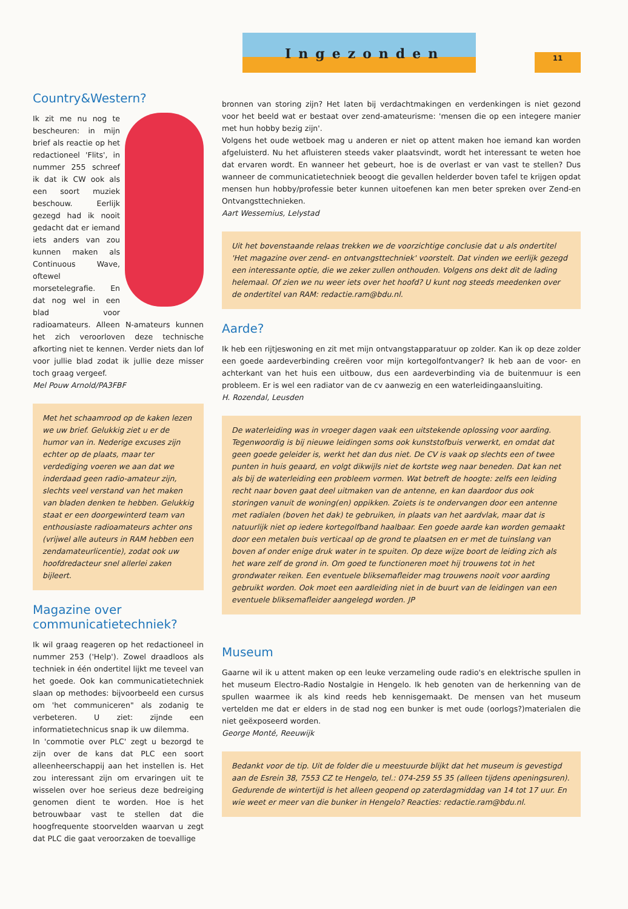Ingezonden
11
Country&Western?
Ik zit me nu nog te bescheuren: in mijn brief als reactie op het redactioneel 'Flits', in nummer 255 schreef ik dat ik CW ook als een soort muziek beschouw. Eerlijk gezegd had ik nooit gedacht dat er iemand iets anders van zou kunnen maken als Continuous Wave, oftewel morsetelegrafie. En dat nog wel in een blad voor radioamateurs. Alleen N-amateurs kunnen het zich veroorloven deze technische afkorting niet te kennen. Verder niets dan lof voor jullie blad zodat ik jullie deze misser toch graag vergeef.
Mel Pouw Arnold/PA3FBF
Met het schaamrood op de kaken lezen we uw brief. Gelukkig ziet u er de humor van in. Nederige excuses zijn echter op de plaats, maar ter verdediging voeren we aan dat we inderdaad geen radio-amateur zijn, slechts veel verstand van het maken van bladen denken te hebben. Gelukkig staat er een doorgewinterd team van enthousiaste radioamateurs achter ons (vrijwel alle auteurs in RAM hebben een zendamateurlicentie), zodat ook uw hoofdredacteur snel allerlei zaken bijleert.
Magazine over communicatietechniek?
Ik wil graag reageren op het redactioneel in nummer 253 ('Help'). Zowel draadloos als techniek in één ondertitel lijkt me teveel van het goede. Ook kan communicatietechniek slaan op methodes: bijvoorbeeld een cursus om 'het communiceren" als zodanig te verbeteren. U ziet: zijnde een informatietechnicus snap ik uw dilemma.
In 'commotie over PLC' zegt u bezorgd te zijn over de kans dat PLC een soort alleenheerschappij aan het instellen is. Het zou interessant zijn om ervaringen uit te wisselen over hoe serieus deze bedreiging genomen dient te worden. Hoe is het betrouwbaar vast te stellen dat die hoogfrequente stoorvelden waarvan u zegt dat PLC die gaat veroorzaken de toevallige
bronnen van storing zijn? Het laten bij verdachtmakingen en verdenkingen is niet gezond voor het beeld wat er bestaat over zend-amateurisme: 'mensen die op een integere manier met hun hobby bezig zijn'.
Volgens het oude wetboek mag u anderen er niet op attent maken hoe iemand kan worden afgeluisterd. Nu het afluisteren steeds vaker plaatsvindt, wordt het interessant te weten hoe dat ervaren wordt. En wanneer het gebeurt, hoe is de overlast er van vast te stellen? Dus wanneer de communicatietechniek beoogt die gevallen helderder boven tafel te krijgen opdat mensen hun hobby/professie beter kunnen uitoefenen kan men beter spreken over Zend-en Ontvangsttechnieken.
Aart Wessemius, Lelystad
Uit het bovenstaande relaas trekken we de voorzichtige conclusie dat u als ondertitel 'Het magazine over zend- en ontvangsttechniek' voorstelt. Dat vinden we eerlijk gezegd een interessante optie, die we zeker zullen onthouden. Volgens ons dekt dit de lading helemaal. Of zien we nu weer iets over het hoofd? U kunt nog steeds meedenken over de ondertitel van RAM: redactie.ram@bdu.nl.
Aarde?
Ik heb een rijtjeswoning en zit met mijn ontvangstapparatuur op zolder. Kan ik op deze zolder een goede aardeverbinding creëren voor mijn kortegolfontvanger? Ik heb aan de voor- en achterkant van het huis een uitbouw, dus een aardeverbinding via de buitenmuur is een probleem. Er is wel een radiator van de cv aanwezig en een waterleidingaansluiting.
H. Rozendal, Leusden
De waterleiding was in vroeger dagen vaak een uitstekende oplossing voor aarding. Tegenwoordig is bij nieuwe leidingen soms ook kunststofbuis verwerkt, en omdat dat geen goede geleider is, werkt het dan dus niet. De CV is vaak op slechts een of twee punten in huis geaard, en volgt dikwijls niet de kortste weg naar beneden. Dat kan net als bij de waterleiding een probleem vormen. Wat betreft de hoogte: zelfs een leiding recht naar boven gaat deel uitmaken van de antenne, en kan daardoor dus ook storingen vanuit de woning(en) oppikken. Zoiets is te ondervangen door een antenne met radialen (boven het dak) te gebruiken, in plaats van het aardvlak, maar dat is natuurlijk niet op iedere kortegolfband haalbaar. Een goede aarde kan worden gemaakt door een metalen buis verticaal op de grond te plaatsen en er met de tuinslang van boven af onder enige druk water in te spuiten. Op deze wijze boort de leiding zich als het ware zelf de grond in. Om goed te functioneren moet hij trouwens tot in het grondwater reiken. Een eventuele bliksemafleider mag trouwens nooit voor aarding gebruikt worden. Ook moet een aardleiding niet in de buurt van de leidingen van een eventuele bliksemafleider aangelegd worden. JP
Museum
Gaarne wil ik u attent maken op een leuke verzameling oude radio's en elektrische spullen in het museum Electro-Radio Nostalgie in Hengelo. Ik heb genoten van de herkenning van de spullen waarmee ik als kind reeds heb kennisgemaakt. De mensen van het museum vertelden me dat er elders in de stad nog een bunker is met oude (oorlogs?)materialen die niet geëxposeerd worden.
George Monté, Reeuwijk
Bedankt voor de tip. Uit de folder die u meestuurde blijkt dat het museum is gevestigd aan de Esrein 38, 7553 CZ te Hengelo, tel.: 074-259 55 35 (alleen tijdens openingsuren). Gedurende de wintertijd is het alleen geopend op zaterdagmiddag van 14 tot 17 uur. En wie weet er meer van die bunker in Hengelo? Reacties: redactie.ram@bdu.nl.